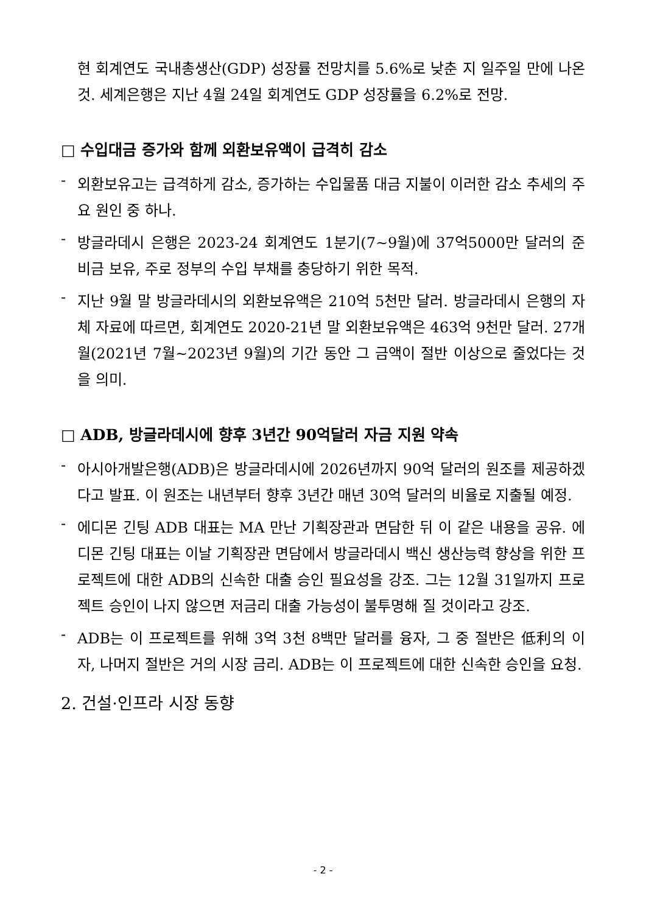현 회계연도 국내총생산(GDP) 성장률 전망치를 5.6%로 낮춘 지 일주일 만에 나온 것. 세계은행은 지난 4월 24일 회계연도 GDP 성장률을 6.2%로 전망.
□ 수입대금 증가와 함께 외환보유액이 급격히 감소
- 외환보유고는 급격하게 감소, 증가하는 수입물품 대금 지불이 이러한 감소 추세의 주요 원인 중 하나.
- 방글라데시 은행은 2023-24 회계연도 1분기(7~9월)에 37억5000만 달러의 준비금 보유, 주로 정부의 수입 부채를 충당하기 위한 목적.
- 지난 9월 말 방글라데시의 외환보유액은 210억 5천만 달러. 방글라데시 은행의 자체 자료에 따르면, 회계연도 2020-21년 말 외환보유액은 463억 9천만 달러. 27개월(2021년 7월~2023년 9월)의 기간 동안 그 금액이 절반 이상으로 줄었다는 것을 의미.
□ ADB, 방글라데시에 향후 3년간 90억달러 자금 지원 약속
- 아시아개발은행(ADB)은 방글라데시에 2026년까지 90억 달러의 원조를 제공하겠다고 발표. 이 원조는 내년부터 향후 3년간 매년 30억 달러의 비율로 지출될 예정.
- 에디몬 긴팅 ADB 대표는 MA 만난 기획장관과 면담한 뒤 이 같은 내용을 공유. 에디몬 긴팅 대표는 이날 기획장관 면담에서 방글라데시 백신 생산능력 향상을 위한 프로젝트에 대한 ADB의 신속한 대출 승인 필요성을 강조. 그는 12월 31일까지 프로젝트 승인이 나지 않으면 저금리 대출 가능성이 불투명해 질 것이라고 강조.
- ADB는 이 프로젝트를 위해 3억 3천 8백만 달러를 융자, 그 중 절반은 低利의 이자, 나머지 절반은 거의 시장 금리. ADB는 이 프로젝트에 대한 신속한 승인을 요청.
2. 건설·인프라 시장 동향
- 2 -